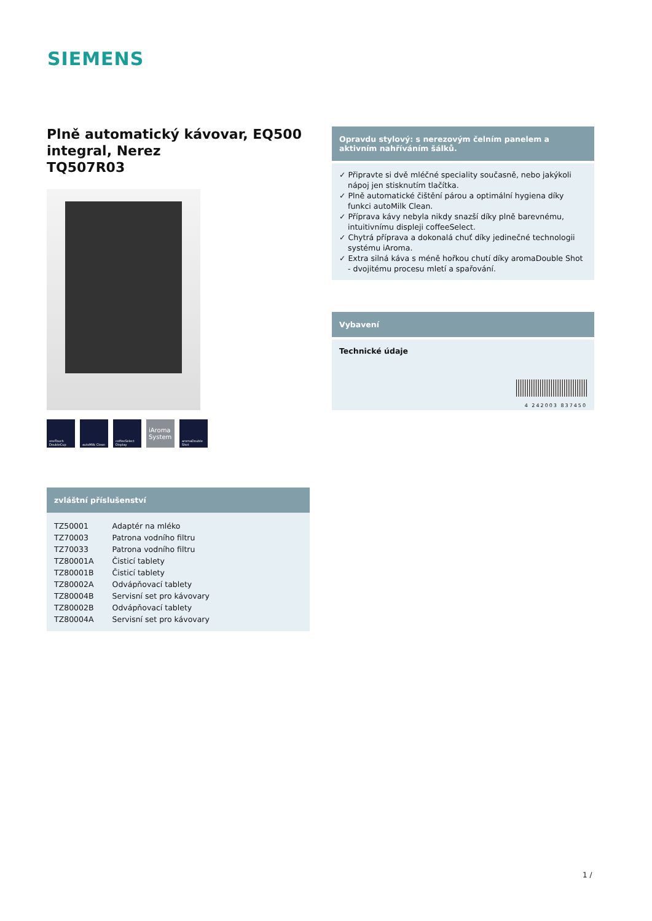SIEMENS
Plně automatický kávovar, EQ500 integral, Nerez
TQ507R03
oneTouch DoubleCup
autoMilk Clean coffeeSelect Display
iAroma System
aromaDouble Shot
zvláštní příslušenství
| TZ50001 | Adaptér na mléko |
| TZ70003 | Patrona vodního filtru |
| TZ70033 | Patrona vodního filtru |
| TZ80001A | Čisticí tablety |
| TZ80001B | Čisticí tablety |
| TZ80002A | Odvápňovací tablety |
| TZ80004B | Servisní set pro kávovary |
| TZ80002B | Odvápňovací tablety |
| TZ80004A | Servisní set pro kávovary |
Opravdu stylový: s nerezovým čelním panelem a aktivním nahříváním šálků.
✓ Připravte si dvě mléčné speciality současně, nebo jakýkoli nápoj jen stisknutím tlačítka.
✓ Plně automatické čištění párou a optimální hygiena díky funkci autoMilk Clean.
✓ Příprava kávy nebyla nikdy snazší díky plně barevnému, intuitivnímu displeji coffeeSelect.
✓ Chytrá příprava a dokonalá chuť díky jedinečné technologii systému iAroma.
✓ Extra silná káva s méně hořkou chutí díky aromaDouble Shot - dvojitému procesu mletí a spařování.
Vybavení
Technické údaje
4 242003 837450
1 /